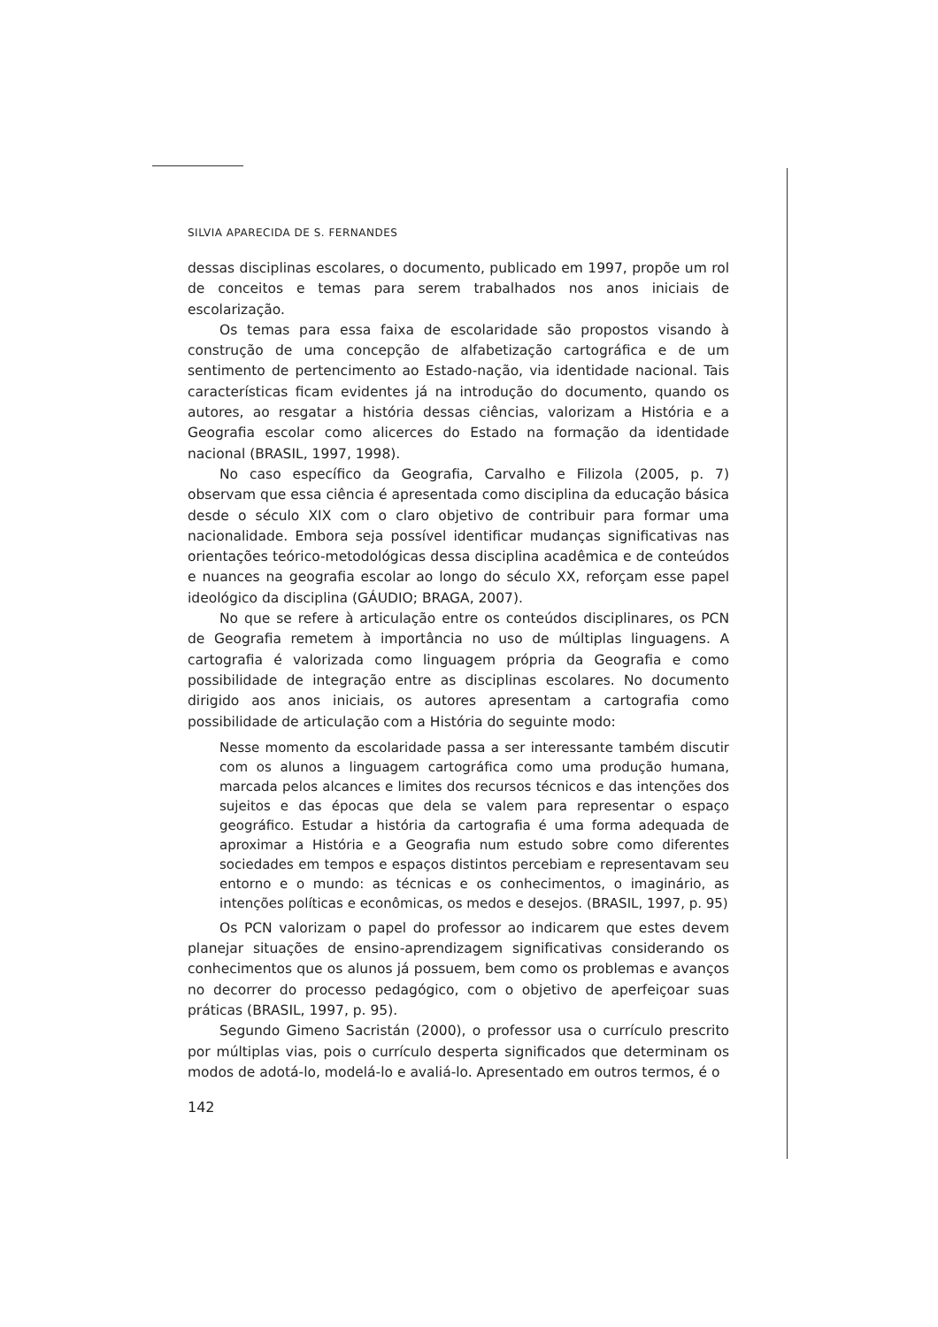SILVIA APARECIDA DE S. FERNANDES
dessas disciplinas escolares, o documento, publicado em 1997, propõe um rol de conceitos e temas para serem trabalhados nos anos iniciais de escolarização.
Os temas para essa faixa de escolaridade são propostos visando à construção de uma concepção de alfabetização cartográfica e de um sentimento de pertencimento ao Estado-nação, via identidade nacional. Tais características ficam evidentes já na introdução do documento, quando os autores, ao resgatar a história dessas ciências, valorizam a História e a Geografia escolar como alicerces do Estado na formação da identidade nacional (BRASIL, 1997, 1998).
No caso específico da Geografia, Carvalho e Filizola (2005, p. 7) observam que essa ciência é apresentada como disciplina da educação básica desde o século XIX com o claro objetivo de contribuir para formar uma nacionalidade. Embora seja possível identificar mudanças significativas nas orientações teórico-metodológicas dessa disciplina acadêmica e de conteúdos e nuances na geografia escolar ao longo do século XX, reforçam esse papel ideológico da disciplina (GÁUDIO; BRAGA, 2007).
No que se refere à articulação entre os conteúdos disciplinares, os PCN de Geografia remetem à importância no uso de múltiplas linguagens. A cartografia é valorizada como linguagem própria da Geografia e como possibilidade de integração entre as disciplinas escolares. No documento dirigido aos anos iniciais, os autores apresentam a cartografia como possibilidade de articulação com a História do seguinte modo:
Nesse momento da escolaridade passa a ser interessante também discutir com os alunos a linguagem cartográfica como uma produção humana, marcada pelos alcances e limites dos recursos técnicos e das intenções dos sujeitos e das épocas que dela se valem para representar o espaço geográfico. Estudar a história da cartografia é uma forma adequada de aproximar a História e a Geografia num estudo sobre como diferentes sociedades em tempos e espaços distintos percebiam e representavam seu entorno e o mundo: as técnicas e os conhecimentos, o imaginário, as intenções políticas e econômicas, os medos e desejos. (BRASIL, 1997, p. 95)
Os PCN valorizam o papel do professor ao indicarem que estes devem planejar situações de ensino-aprendizagem significativas considerando os conhecimentos que os alunos já possuem, bem como os problemas e avanços no decorrer do processo pedagógico, com o objetivo de aperfeiçoar suas práticas (BRASIL, 1997, p. 95).
Segundo Gimeno Sacristán (2000), o professor usa o currículo prescrito por múltiplas vias, pois o currículo desperta significados que determinam os modos de adotá-lo, modelá-lo e avaliá-lo. Apresentado em outros termos, é o
142